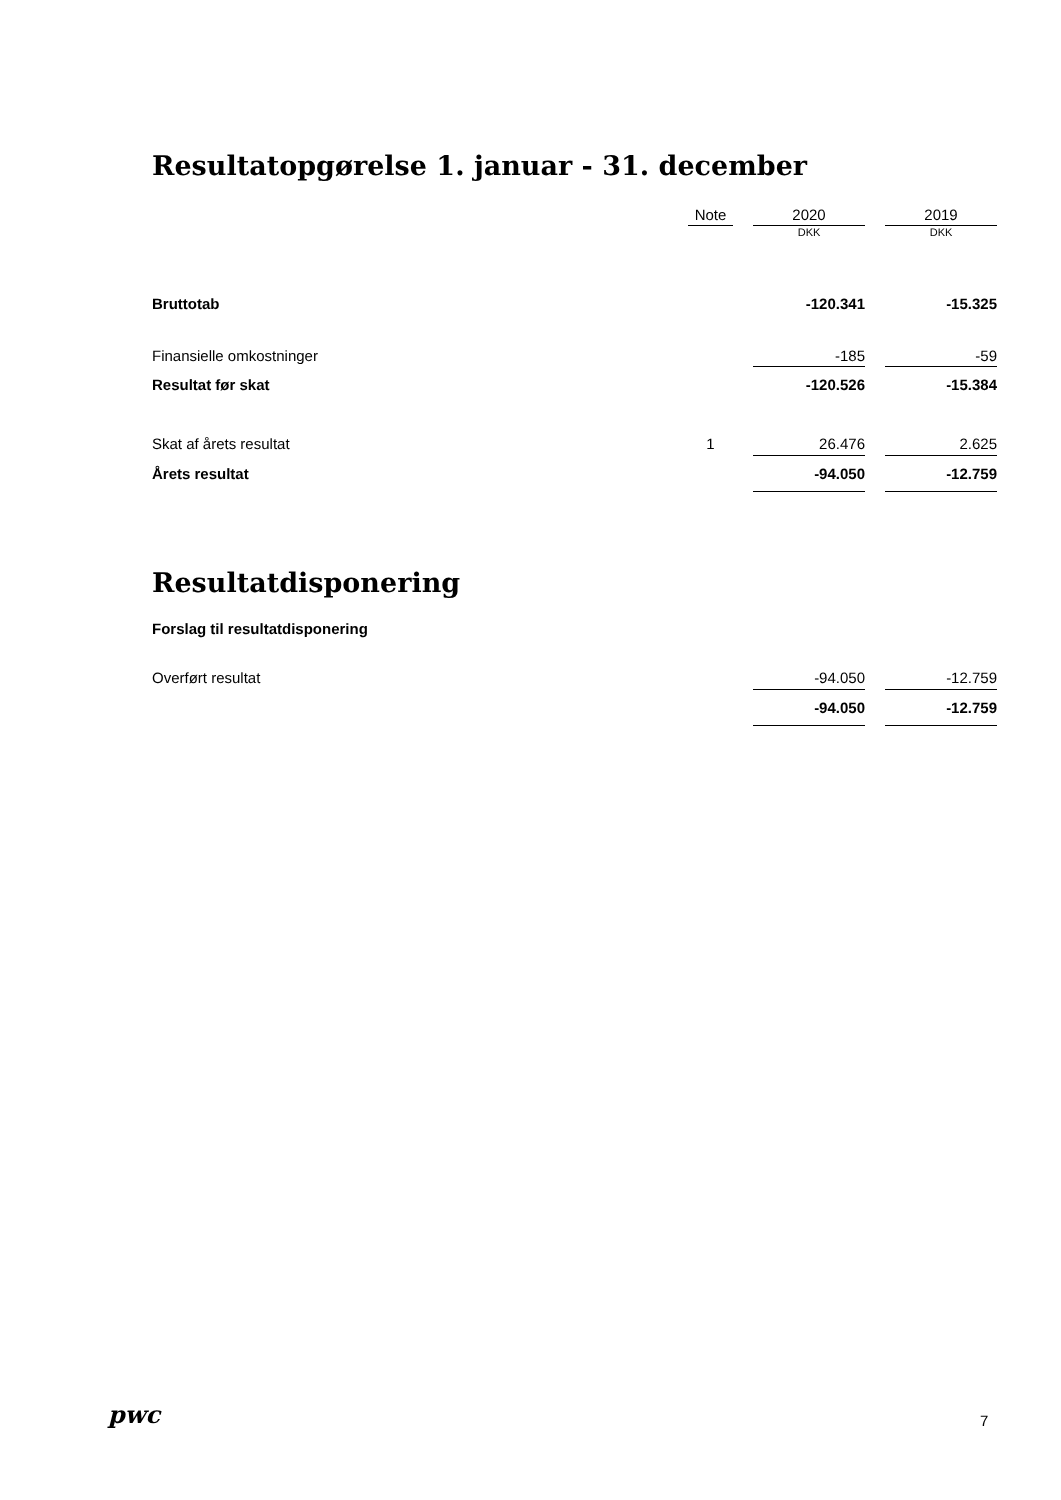Resultatopgørelse 1. januar - 31. december
| | Note | | 2020 | | 2019 |
| | | | DKK | | DKK |
| Bruttotab | | | -120.341 | | -15.325 |
| Finansielle omkostninger | | | -185 | | -59 |
| Resultat før skat | | | -120.526 | | -15.384 |
| Skat af årets resultat | 1 | | 26.476 | | 2.625 |
| Årets resultat | | | -94.050 | | -12.759 |
Resultatdisponering
Forslag til resultatdisponering
| Overført resultat | | | -94.050 | | -12.759 |
| | | | -94.050 | | -12.759 |
pwc 7